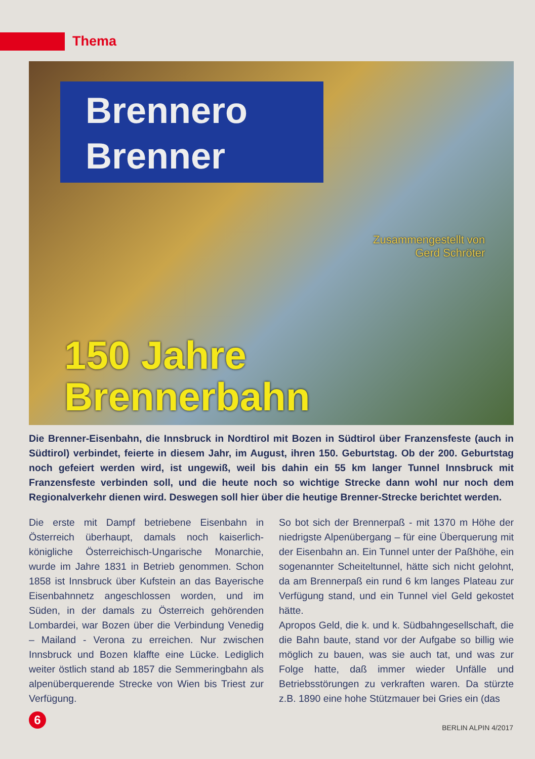Thema
Brennero
Brenner
Zusammengestellt von
Gerd Schröter
150 Jahre
Brennerbahn
Die Brenner-Eisenbahn, die Innsbruck in Nordtirol mit Bozen in Südtirol über Franzensfeste (auch in Südtirol) verbindet, feierte in diesem Jahr, im August, ihren 150. Geburtstag. Ob der 200. Geburtstag noch gefeiert werden wird, ist ungewiß, weil bis dahin ein 55 km langer Tunnel Innsbruck mit Franzensfeste verbinden soll, und die heute noch so wichtige Strecke dann wohl nur noch dem Regionalverkehr dienen wird. Deswegen soll hier über die heutige Brenner-Strecke berichtet werden.
Die erste mit Dampf betriebene Eisenbahn in Österreich überhaupt, damals noch kaiserlich-königliche Österreichisch-Ungarische Monarchie, wurde im Jahre 1831 in Betrieb genommen. Schon 1858 ist Innsbruck über Kufstein an das Bayerische Eisenbahnnetz angeschlossen worden, und im Süden, in der damals zu Österreich gehörenden Lombardei, war Bozen über die Verbindung Venedig – Mailand - Verona zu erreichen. Nur zwischen Innsbruck und Bozen klaffte eine Lücke. Lediglich weiter östlich stand ab 1857 die Semmeringbahn als alpenüberquerende Strecke von Wien bis Triest zur Verfügung.
So bot sich der Brennerpaß - mit 1370 m Höhe der niedrigste Alpenübergang – für eine Überquerung mit der Eisenbahn an. Ein Tunnel unter der Paßhöhe, ein sogenannter Scheiteltunnel, hätte sich nicht gelohnt, da am Brennerpaß ein rund 6 km langes Plateau zur Verfügung stand, und ein Tunnel viel Geld gekostet hätte.
Apropos Geld, die k. und k. Südbahngesellschaft, die die Bahn baute, stand vor der Aufgabe so billig wie möglich zu bauen, was sie auch tat, und was zur Folge hatte, daß immer wieder Unfälle und Betriebsstörungen zu verkraften waren. Da stürzte z.B. 1890 eine hohe Stützmauer bei Gries ein (das
6
BERLIN ALPIN 4/2017